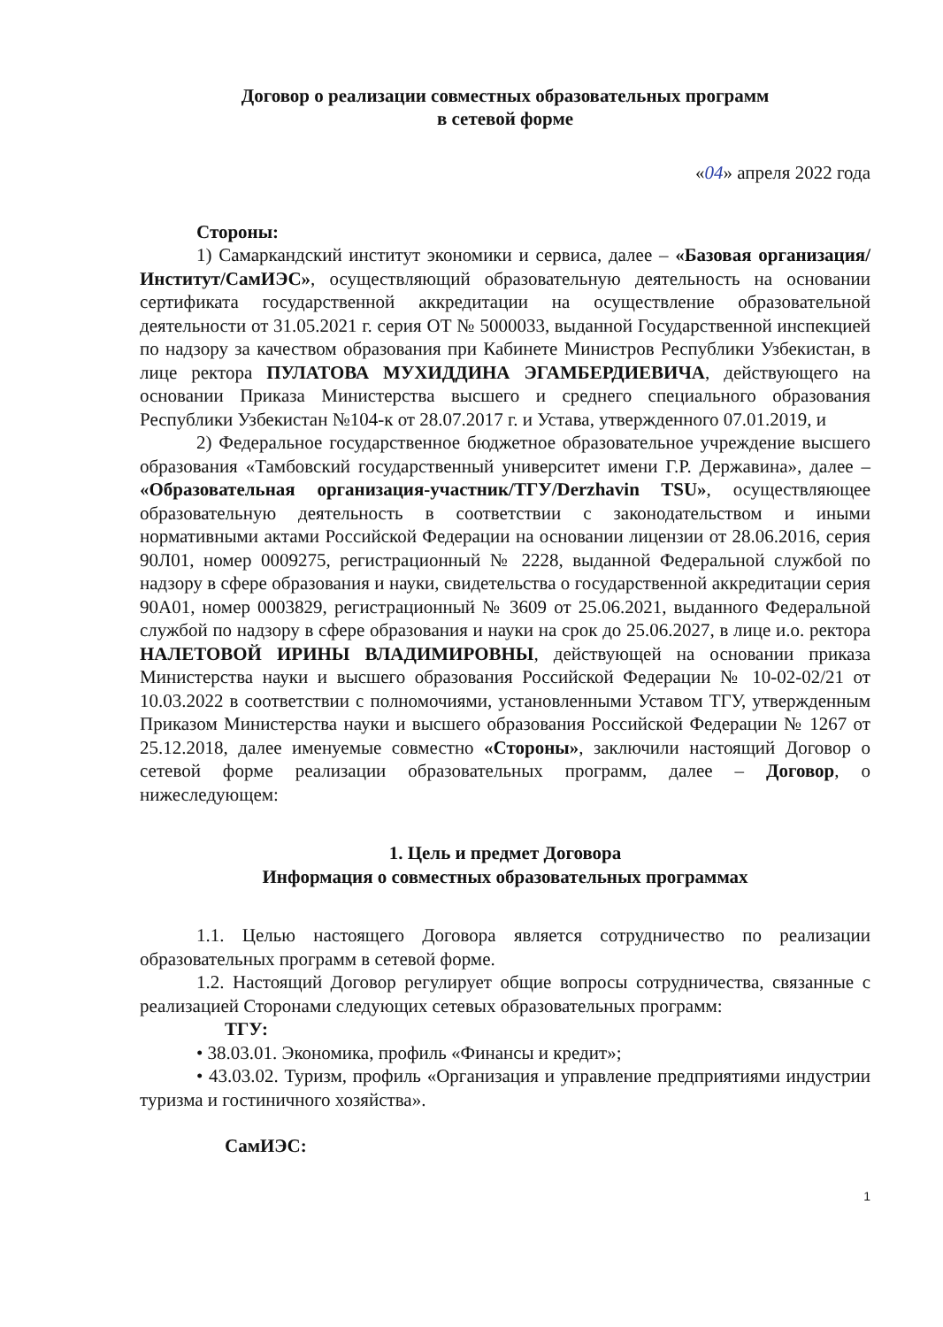Договор о реализации совместных образовательных программ
в сетевой форме
«04» апреля 2022 года
Стороны:
1) Самаркандский институт экономики и сервиса, далее – «Базовая организация/Институт/СамИЭС», осуществляющий образовательную деятельность на основании сертификата государственной аккредитации на осуществление образовательной деятельности от 31.05.2021 г. серия ОТ № 5000033, выданной Государственной инспекцией по надзору за качеством образования при Кабинете Министров Республики Узбекистан, в лице ректора ПУЛАТОВА МУХИДДИНА ЭГАМБЕРДИЕВИЧА, действующего на основании Приказа Министерства высшего и среднего специального образования Республики Узбекистан №104-к от 28.07.2017 г. и Устава, утвержденного 07.01.2019, и
2) Федеральное государственное бюджетное образовательное учреждение высшего образования «Тамбовский государственный университет имени Г.Р. Державина», далее – «Образовательная организация-участник/ТГУ/Derzhavin TSU», осуществляющее образовательную деятельность в соответствии с законодательством и иными нормативными актами Российской Федерации на основании лицензии от 28.06.2016, серия 90Л01, номер 0009275, регистрационный № 2228, выданной Федеральной службой по надзору в сфере образования и науки, свидетельства о государственной аккредитации серия 90А01, номер 0003829, регистрационный № 3609 от 25.06.2021, выданного Федеральной службой по надзору в сфере образования и науки на срок до 25.06.2027, в лице и.о. ректора НАЛЕТОВОЙ ИРИНЫ ВЛАДИМИРОВНЫ, действующей на основании приказа Министерства науки и высшего образования Российской Федерации № 10-02-02/21 от 10.03.2022 в соответствии с полномочиями, установленными Уставом ТГУ, утвержденным Приказом Министерства науки и высшего образования Российской Федерации № 1267 от 25.12.2018, далее именуемые совместно «Стороны», заключили настоящий Договор о сетевой форме реализации образовательных программ, далее – Договор, о нижеследующем:
1. Цель и предмет Договора
Информация о совместных образовательных программах
1.1. Целью настоящего Договора является сотрудничество по реализации образовательных программ в сетевой форме.
1.2. Настоящий Договор регулирует общие вопросы сотрудничества, связанные с реализацией Сторонами следующих сетевых образовательных программ:
ТГУ:
• 38.03.01. Экономика, профиль «Финансы и кредит»;
• 43.03.02. Туризм, профиль «Организация и управление предприятиями индустрии туризма и гостиничного хозяйства».
СамИЭС:
1